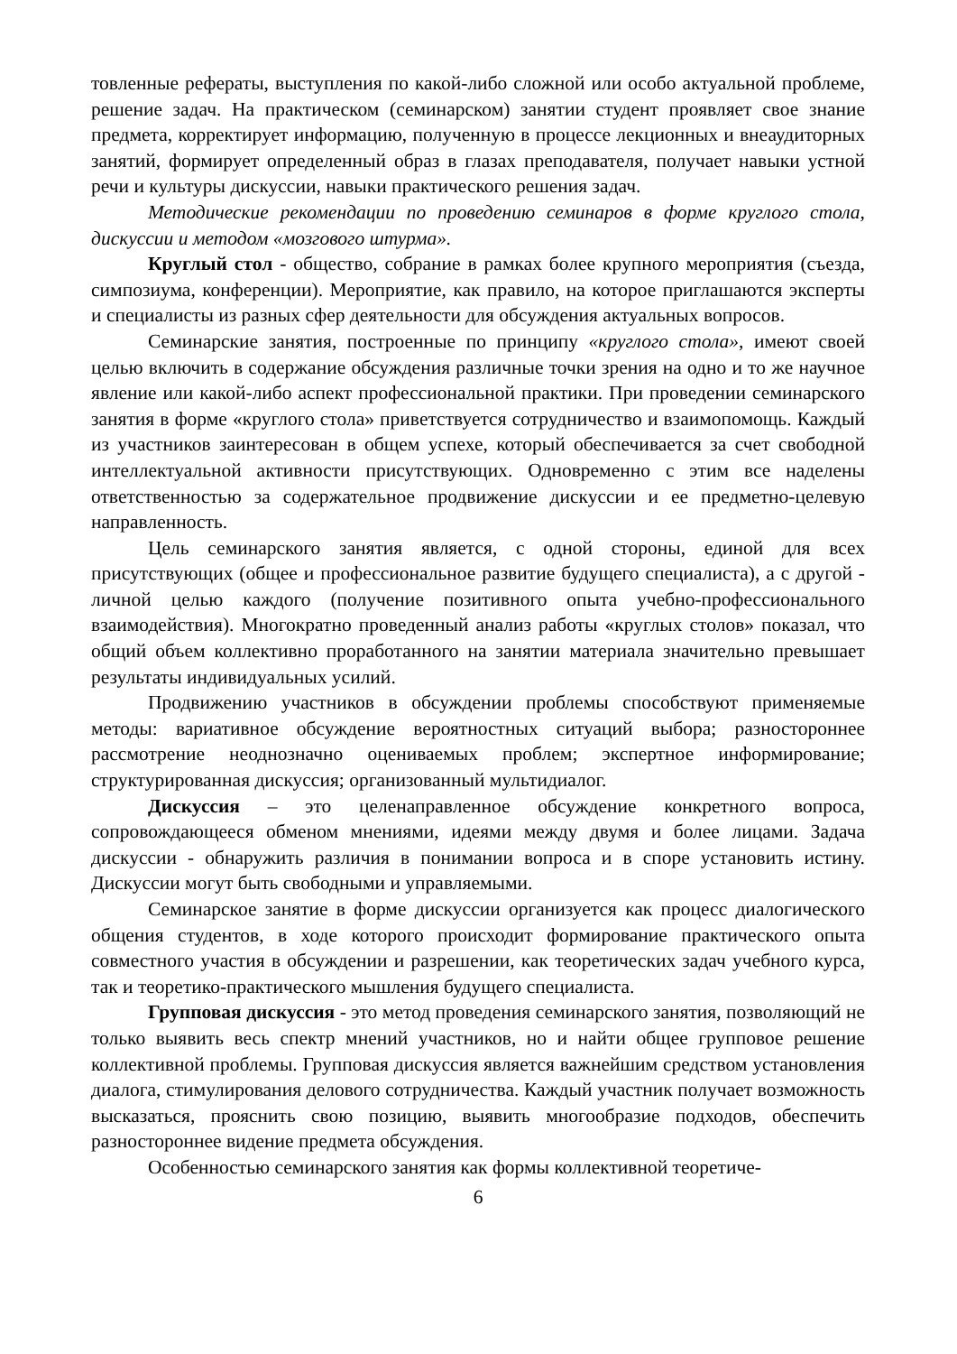товленные рефераты, выступления по какой-либо сложной или особо актуальной проблеме, решение задач. На практическом (семинарском) занятии студент проявляет свое знание предмета, корректирует информацию, полученную в процессе лекционных и внеаудиторных занятий, формирует определенный образ в глазах преподавателя, получает навыки устной речи и культуры дискуссии, навыки практического решения задач.
Методические рекомендации по проведению семинаров в форме круглого стола, дискуссии и методом «мозгового штурма».
Круглый стол - общество, собрание в рамках более крупного мероприятия (съезда, симпозиума, конференции). Мероприятие, как правило, на которое приглашаются эксперты и специалисты из разных сфер деятельности для обсуждения актуальных вопросов.
Семинарские занятия, построенные по принципу «круглого стола», имеют своей целью включить в содержание обсуждения различные точки зрения на одно и то же научное явление или какой-либо аспект профессиональной практики. При проведении семинарского занятия в форме «круглого стола» приветствуется сотрудничество и взаимопомощь. Каждый из участников заинтересован в общем успехе, который обеспечивается за счет свободной интеллектуальной активности присутствующих. Одновременно с этим все наделены ответственностью за содержательное продвижение дискуссии и ее предметно-целевую направленность.
Цель семинарского занятия является, с одной стороны, единой для всех присутствующих (общее и профессиональное развитие будущего специалиста), а с другой - личной целью каждого (получение позитивного опыта учебно-профессионального взаимодействия). Многократно проведенный анализ работы «круглых столов» показал, что общий объем коллективно проработанного на занятии материала значительно превышает результаты индивидуальных усилий.
Продвижению участников в обсуждении проблемы способствуют применяемые методы: вариативное обсуждение вероятностных ситуаций выбора; разностороннее рассмотрение неоднозначно оцениваемых проблем; экспертное информирование; структурированная дискуссия; организованный мультидиалог.
Дискуссия – это целенаправленное обсуждение конкретного вопроса, сопровождающееся обменом мнениями, идеями между двумя и более лицами. Задача дискуссии - обнаружить различия в понимании вопроса и в споре установить истину. Дискуссии могут быть свободными и управляемыми.
Семинарское занятие в форме дискуссии организуется как процесс диалогического общения студентов, в ходе которого происходит формирование практического опыта совместного участия в обсуждении и разрешении, как теоретических задач учебного курса, так и теоретико-практического мышления будущего специалиста.
Групповая дискуссия - это метод проведения семинарского занятия, позволяющий не только выявить весь спектр мнений участников, но и найти общее групповое решение коллективной проблемы. Групповая дискуссия является важнейшим средством установления диалога, стимулирования делового сотрудничества. Каждый участник получает возможность высказаться, прояснить свою позицию, выявить многообразие подходов, обеспечить разностороннее видение предмета обсуждения.
Особенностью семинарского занятия как формы коллективной теорети­че-
6